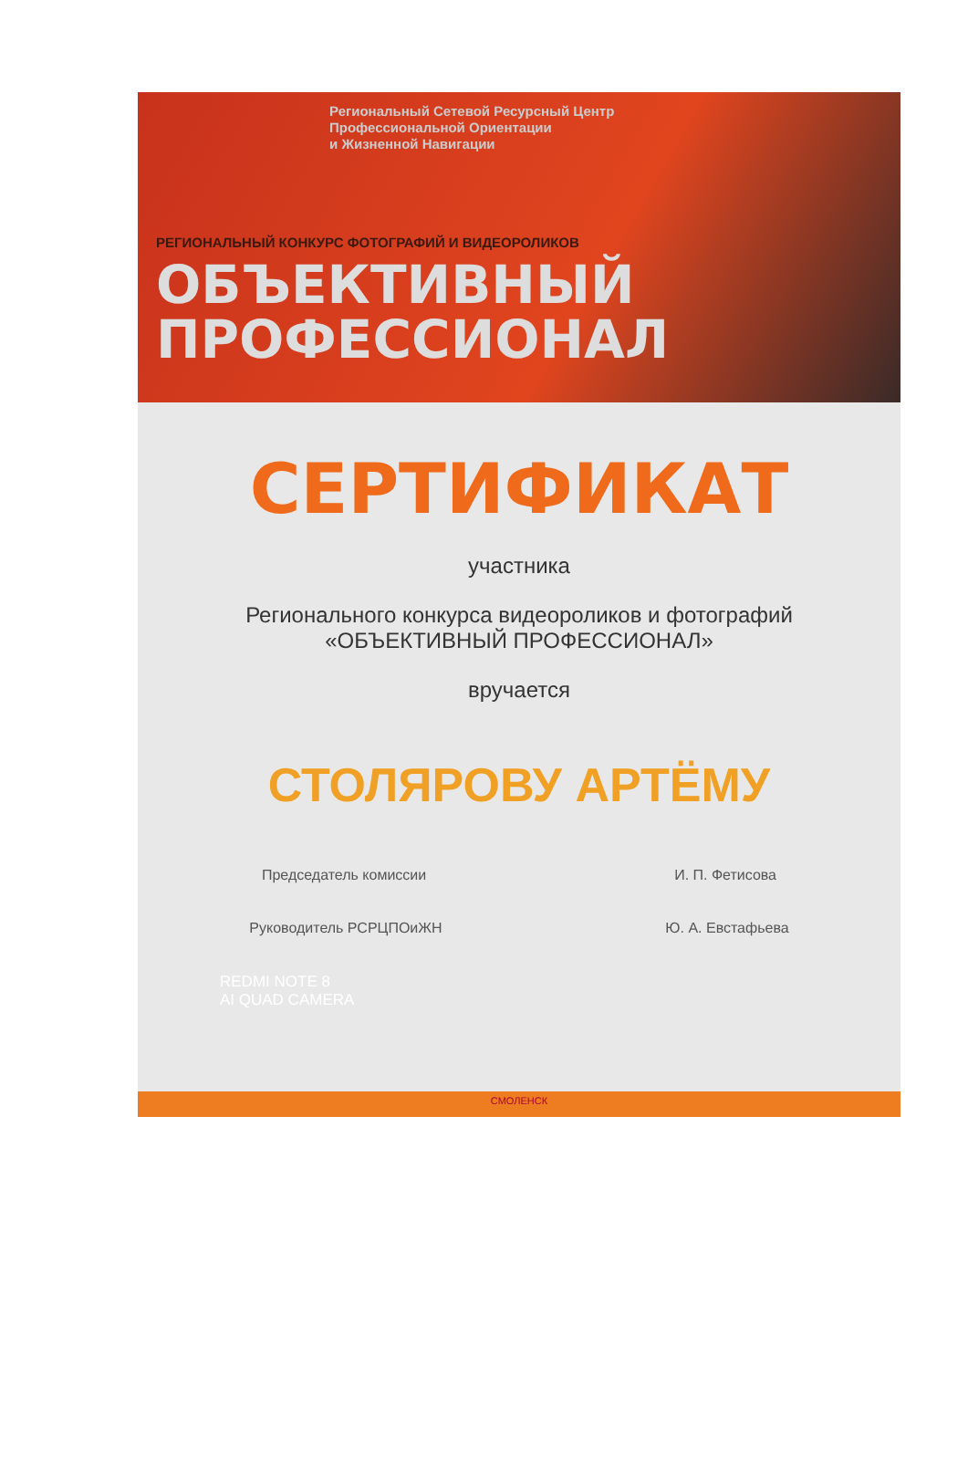Региональный Сетевой Ресурсный Центр
Профессиональной Ориентации
и Жизненной Навигации
РЕГИОНАЛЬНЫЙ КОНКУРС ФОТОГРАФИЙ И ВИДЕОРОЛИКОВ
ОБЪЕКТИВНЫЙ
ПРОФЕССИОНАЛ
СЕРТИФИКАТ
участника
Регионального конкурса видеороликов и фотографий
«ОБЪЕКТИВНЫЙ ПРОФЕССИОНАЛ»
вручается
СТОЛЯРОВУ АРТЁМУ
Председатель комиссии И. П. Фетисова
Руководитель РСРЦПОиЖН Ю. А. Евстафьева
REDMI NOTE 8
AI QUAD CAMERA
СМОЛЕНСК